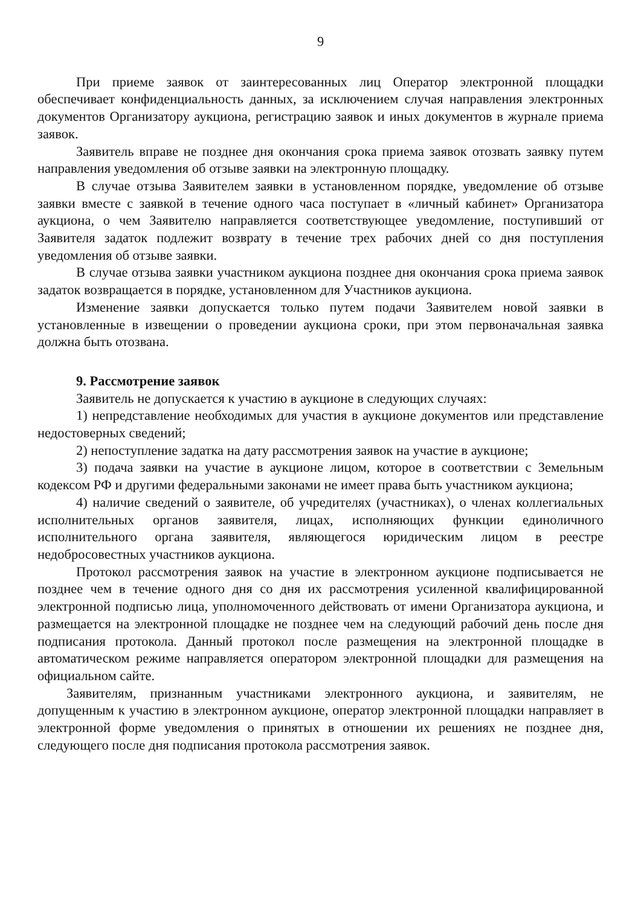9
При приеме заявок от заинтересованных лиц Оператор электронной площадки обеспечивает конфиденциальность данных, за исключением случая направления электронных документов Организатору аукциона, регистрацию заявок и иных документов в журнале приема заявок.
Заявитель вправе не позднее дня окончания срока приема заявок отозвать заявку путем направления уведомления об отзыве заявки на электронную площадку.
В случае отзыва Заявителем заявки в установленном порядке, уведомление об отзыве заявки вместе с заявкой в течение одного часа поступает в «личный кабинет» Организатора аукциона, о чем Заявителю направляется соответствующее уведомление, поступивший от Заявителя задаток подлежит возврату в течение трех рабочих дней со дня поступления уведомления об отзыве заявки.
В случае отзыва заявки участником аукциона позднее дня окончания срока приема заявок задаток возвращается в порядке, установленном для Участников аукциона.
Изменение заявки допускается только путем подачи Заявителем новой заявки в установленные в извещении о проведении аукциона сроки, при этом первоначальная заявка должна быть отозвана.
9. Рассмотрение заявок
Заявитель не допускается к участию в аукционе в следующих случаях:
1) непредставление необходимых для участия в аукционе документов или представление недостоверных сведений;
2) непоступление задатка на дату рассмотрения заявок на участие в аукционе;
3) подача заявки на участие в аукционе лицом, которое в соответствии с Земельным кодексом РФ и другими федеральными законами не имеет права быть участником аукциона;
4) наличие сведений о заявителе, об учредителях (участниках), о членах коллегиальных исполнительных органов заявителя, лицах, исполняющих функции единоличного исполнительного органа заявителя, являющегося юридическим лицом в реестре недобросовестных участников аукциона.
Протокол рассмотрения заявок на участие в электронном аукционе подписывается не позднее чем в течение одного дня со дня их рассмотрения усиленной квалифицированной электронной подписью лица, уполномоченного действовать от имени Организатора аукциона, и размещается на электронной площадке не позднее чем на следующий рабочий день после дня подписания протокола. Данный протокол после размещения на электронной площадке в автоматическом режиме направляется оператором электронной площадки для размещения на официальном сайте.
Заявителям, признанным участниками электронного аукциона, и заявителям, не допущенным к участию в электронном аукционе, оператор электронной площадки направляет в электронной форме уведомления о принятых в отношении их решениях не позднее дня, следующего после дня подписания протокола рассмотрения заявок.